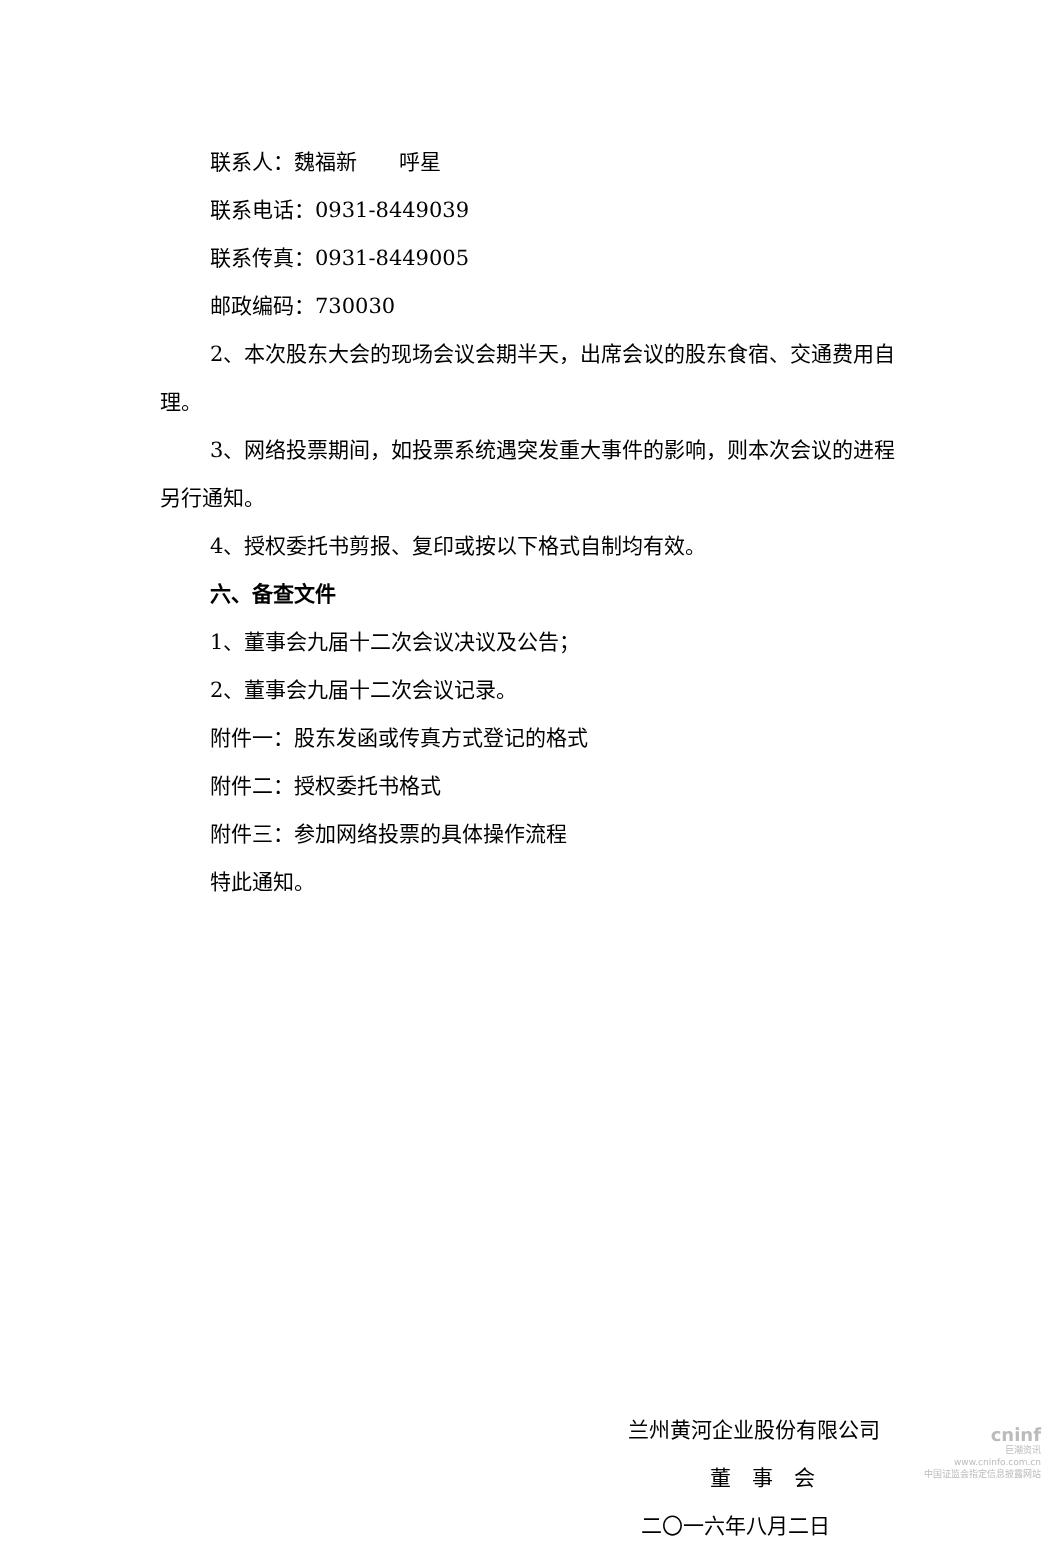联系人：魏福新　　呼星
联系电话：0931-8449039
联系传真：0931-8449005
邮政编码：730030
2、本次股东大会的现场会议会期半天，出席会议的股东食宿、交通费用自理。
3、网络投票期间，如投票系统遇突发重大事件的影响，则本次会议的进程另行通知。
4、授权委托书剪报、复印或按以下格式自制均有效。
六、备查文件
1、董事会九届十二次会议决议及公告；
2、董事会九届十二次会议记录。
附件一：股东发函或传真方式登记的格式
附件二：授权委托书格式
附件三：参加网络投票的具体操作流程
特此通知。
兰州黄河企业股份有限公司
董　事　会
二〇一六年八月二日
cninf
巨潮资讯
www.cninfo.com.cn
中国证监会指定信息披露网站